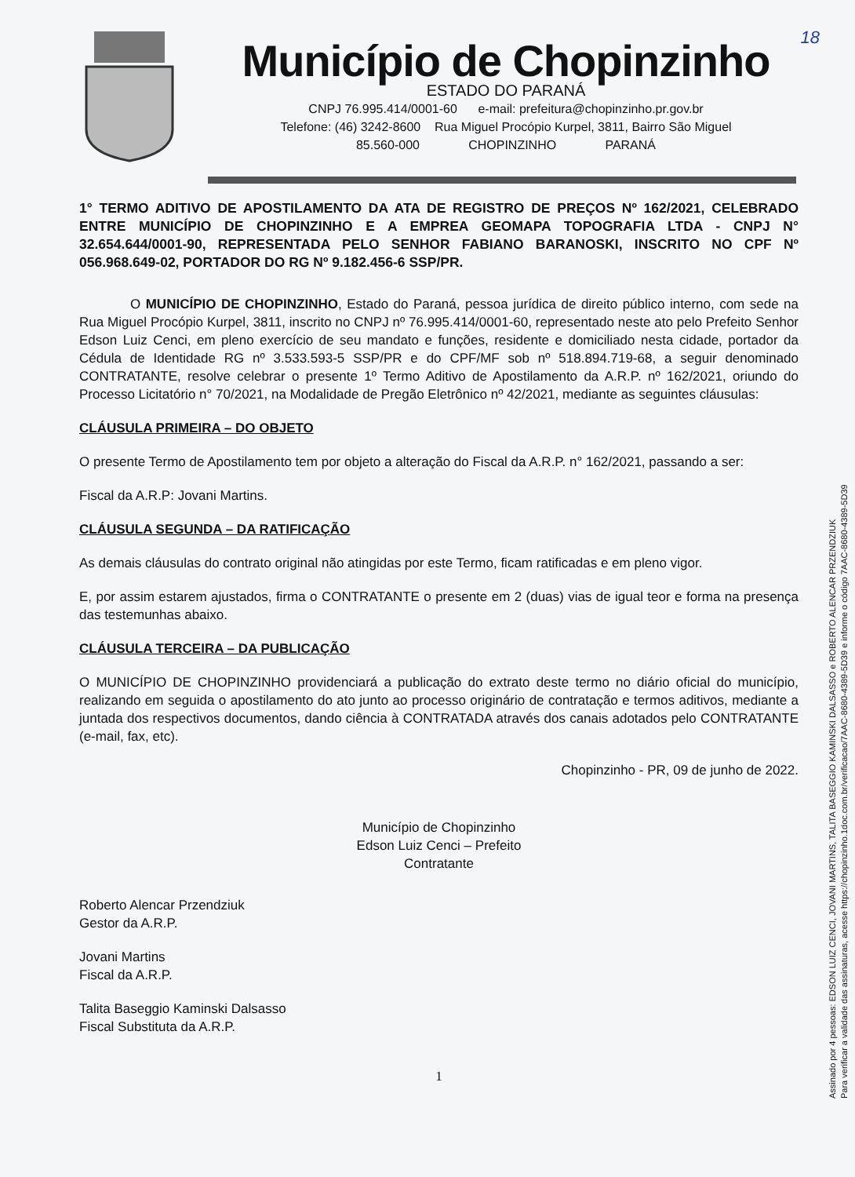18
Município de Chopinzinho
ESTADO DO PARANÁ
CNPJ 76.995.414/0001-60 e-mail: prefeitura@chopinzinho.pr.gov.br
Telefone: (46) 3242-8600 Rua Miguel Procópio Kurpel, 3811, Bairro São Miguel
85.560-000 CHOPINZINHO PARANÁ
1° TERMO ADITIVO DE APOSTILAMENTO DA ATA DE REGISTRO DE PREÇOS Nº 162/2021, CELEBRADO ENTRE MUNICÍPIO DE CHOPINZINHO E A EMPREA GEOMAPA TOPOGRAFIA LTDA - CNPJ N° 32.654.644/0001-90, REPRESENTADA PELO SENHOR FABIANO BARANOSKI, INSCRITO NO CPF Nº 056.968.649-02, PORTADOR DO RG Nº 9.182.456-6 SSP/PR.
O MUNICÍPIO DE CHOPINZINHO, Estado do Paraná, pessoa jurídica de direito público interno, com sede na Rua Miguel Procópio Kurpel, 3811, inscrito no CNPJ nº 76.995.414/0001-60, representado neste ato pelo Prefeito Senhor Edson Luiz Cenci, em pleno exercício de seu mandato e funções, residente e domiciliado nesta cidade, portador da Cédula de Identidade RG nº 3.533.593-5 SSP/PR e do CPF/MF sob nº 518.894.719-68, a seguir denominado CONTRATANTE, resolve celebrar o presente 1º Termo Aditivo de Apostilamento da A.R.P. nº 162/2021, oriundo do Processo Licitatório n° 70/2021, na Modalidade de Pregão Eletrônico nº 42/2021, mediante as seguintes cláusulas:
CLÁUSULA PRIMEIRA – DO OBJETO
O presente Termo de Apostilamento tem por objeto a alteração do Fiscal da A.R.P. n° 162/2021, passando a ser:
Fiscal da A.R.P: Jovani Martins.
CLÁUSULA SEGUNDA – DA RATIFICAÇÃO
As demais cláusulas do contrato original não atingidas por este Termo, ficam ratificadas e em pleno vigor.
E, por assim estarem ajustados, firma o CONTRATANTE o presente em 2 (duas) vias de igual teor e forma na presença das testemunhas abaixo.
CLÁUSULA TERCEIRA – DA PUBLICAÇÃO
O MUNICÍPIO DE CHOPINZINHO providenciará a publicação do extrato deste termo no diário oficial do município, realizando em seguida o apostilamento do ato junto ao processo originário de contratação e termos aditivos, mediante a juntada dos respectivos documentos, dando ciência à CONTRATADA através dos canais adotados pelo CONTRATANTE (e-mail, fax, etc).
Chopinzinho - PR, 09 de junho de 2022.
Município de Chopinzinho
Edson Luiz Cenci – Prefeito
Contratante
Roberto Alencar Przendziuk
Gestor da A.R.P.
Jovani Martins
Fiscal da A.R.P.
Talita Baseggio Kaminski Dalsasso
Fiscal Substituta da A.R.P.
1
Assinado por 4 pessoas: EDSON LUIZ CENCI, JOVANI MARTINS, TALITA BASEGGIO KAMINSKI DALSASSO e ROBERTO ALENCAR PRZENDZIUK
Para verificar a validade das assinaturas, acesse https://chopinzinho.1doc.com.br/verificacao/7AAC-8680-4389-5D39 e informe o código 7AAC-8680-4389-5D39